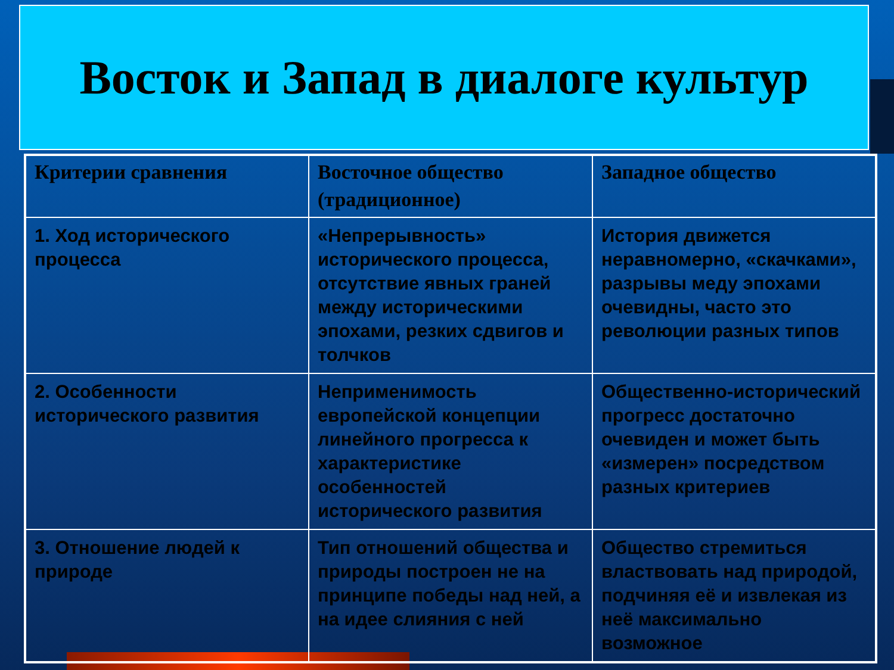Восток и Запад в диалоге культур
| Критерии сравнения | Восточное общество (традиционное) | Западное общество |
| --- | --- | --- |
| 1. Ход исторического процесса | «Непрерывность» исторического процесса, отсутствие явных граней между историческими эпохами, резких сдвигов и толчков | История движется неравномерно, «скачками», разрывы меду эпохами очевидны, часто это революции разных типов |
| 2. Особенности исторического развития | Неприменимость европейской концепции линейного прогресса к характеристике особенностей исторического развития | Общественно-исторический прогресс достаточно очевиден и может быть «измерен» посредством разных критериев |
| 3. Отношение людей к природе | Тип отношений общества и природы построен не на принципе победы над ней, а на идее слияния с ней | Общество стремиться властвовать над природой, подчиняя её и извлекая из неё максимально возможное |